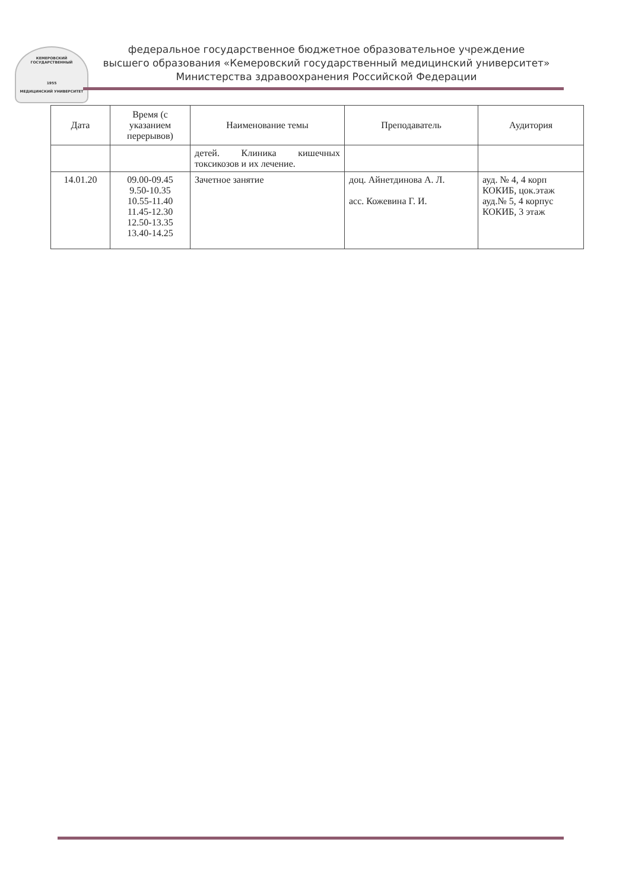КЕМЕРОВСКИЙ ГОСУДАРСТВЕННЫЙ
1955
МЕДИЦИНСКИЙ УНИВЕРСИТЕТ
федеральное государственное бюджетное образовательное учреждение
высшего образования «Кемеровский государственный медицинский университет»
Министерства здравоохранения Российской Федерации
| Дата | Время (с указанием перерывов) | Наименование темы | Преподаватель | Аудитория |
| --- | --- | --- | --- | --- |
| | | детей. Клиника кишечных токсикозов и их лечение. | | |
| 14.01.20 | 09.00-09.45 9.50-10.35 10.55-11.40 11.45-12.30 12.50-13.35 13.40-14.25 | Зачетное занятие | доц. Айнетдинова А. Л. асс. Кожевина Г. И. | ауд. № 4, 4 корп КОКИБ, цок.этаж ауд.№ 5, 4 корпус КОКИБ, 3 этаж |